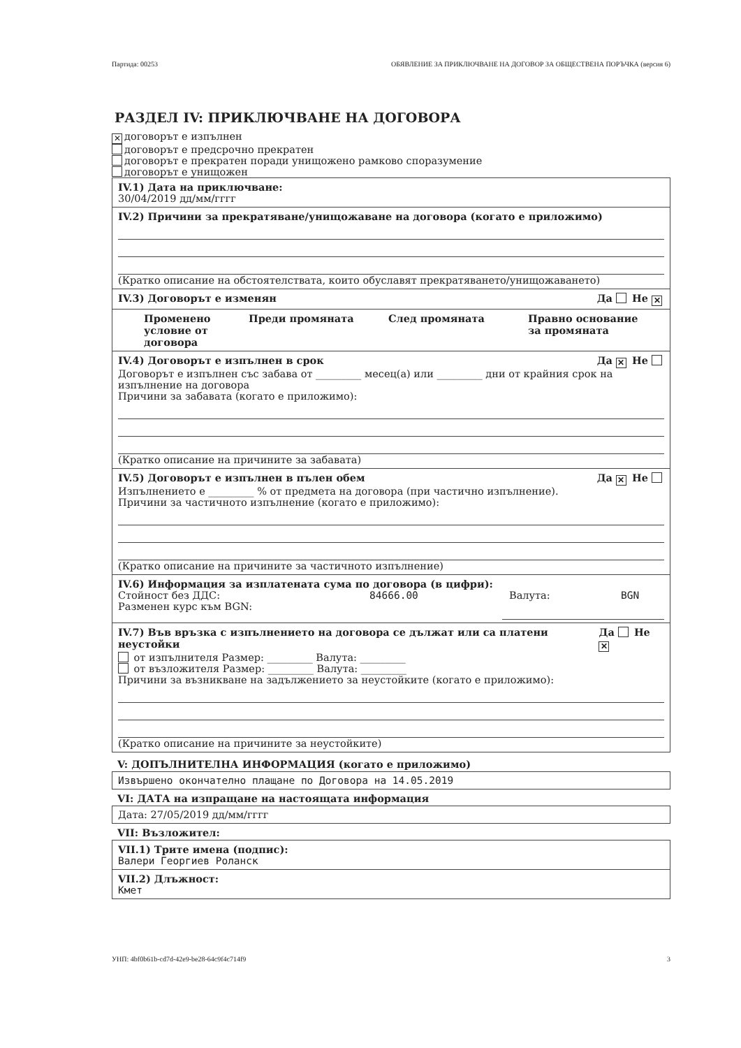Партида: 00253 ОБЯВЛЕНИЕ ЗА ПРИКЛЮЧВАНЕ НА ДОГОВОР ЗА ОБЩЕСТВЕНА ПОРЪЧКА (версия 6)
РАЗДЕЛ IV: ПРИКЛЮЧВАНЕ НА ДОГОВОРА
✕ договорът е изпълнен
договорът е предсрочно прекратен
договорът е прекратен поради унищожено рамково споразумение
договорът е унищожен
IV.1) Дата на приключване:
30/04/2019 дд/мм/гггг
IV.2) Причини за прекратяване/унищожаване на договора (когато е приложимо)
(Кратко описание на обстоятелствата, които обуславят прекратяването/унищожаването)
IV.3) Договорът е изменян Да Не ✕
Променено условие от договора Преди промяната След промяната Правно основание за промяната
IV.4) Договорът е изпълнен в срок Да ✕ Не
Договорът е изпълнен със забава от _________ месец(а) или _________ дни от крайния срок на изпълнение на договора
Причини за забавата (когато е приложимо):
(Кратко описание на причините за забавата)
IV.5) Договорът е изпълнен в пълен обем Да ✕ Не
Изпълнението е _________ % от предмета на договора (при частично изпълнение).
Причини за частичното изпълнение (когато е приложимо):
(Кратко описание на причините за частичното изпълнение)
IV.6) Информация за изплатената сума по договора (в цифри):
Стойност без ДДС: 84666.00 Валута: BGN
Разменен курс към BGN:
IV.7) Във връзка с изпълнението на договора се дължат или са платени неустойки Да Не ✕
от изпълнителя Размер: _________ Валута: _________
от възложителя Размер: _________ Валута: _________
Причини за възникване на задължението за неустойките (когато е приложимо):
(Кратко описание на причините за неустойките)
V: ДОПЪЛНИТЕЛНА ИНФОРМАЦИЯ (когато е приложимо)
Извършено окончателно плащане по Договора на 14.05.2019
VI: ДАТА на изпращане на настоящата информация
Дата: 27/05/2019 дд/мм/гггг
VII: Възложител:
VII.1) Трите имена (подпис):
Валери Георгиев Роланск
VII.2) Длъжност:
Кмет
УНП: 4bf0b61b-cd7d-42e9-be28-64c9f4c714f9 3